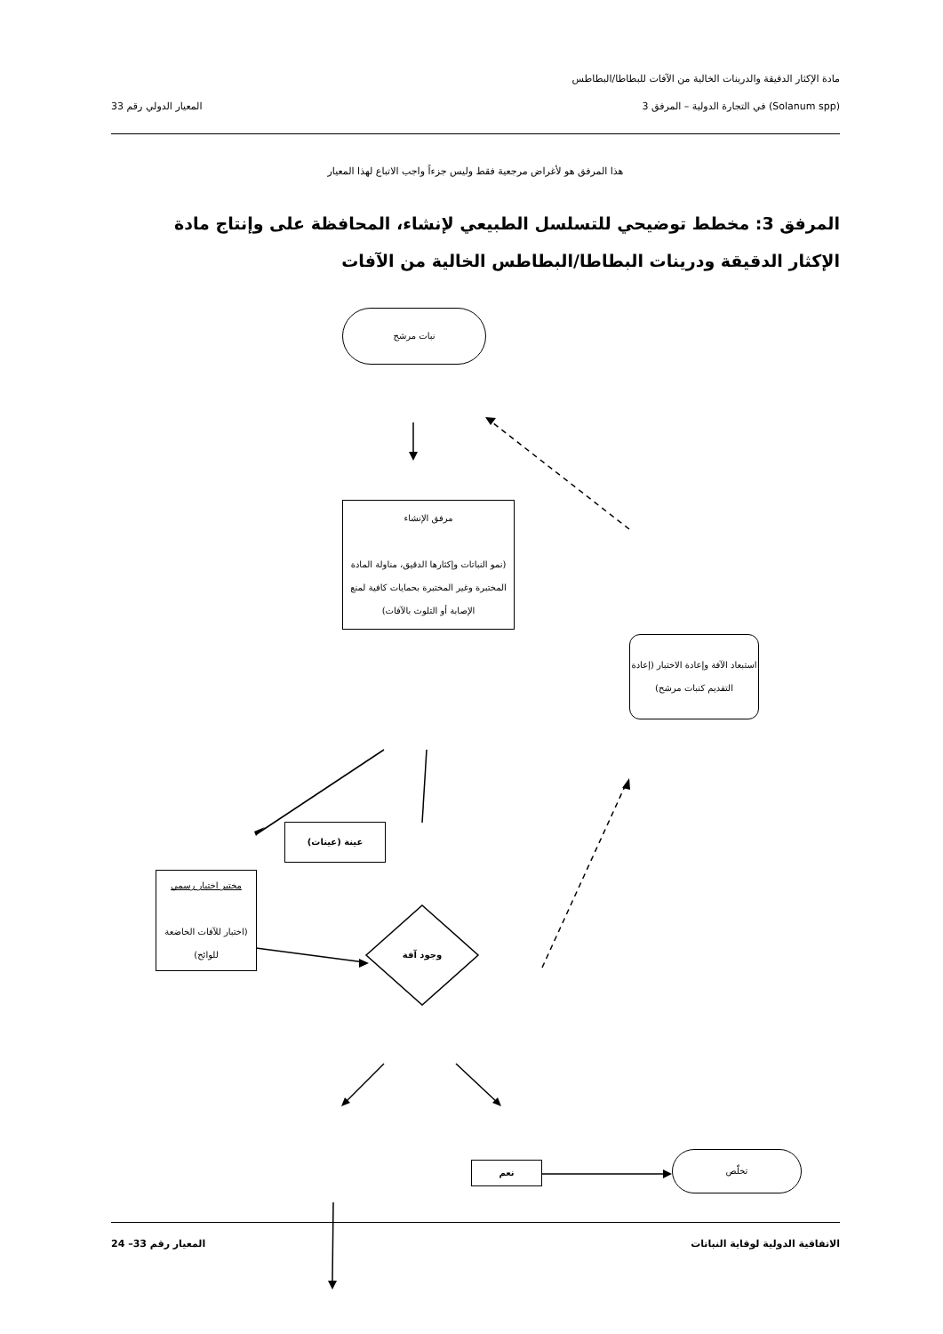مادة الإكثار الدقيقة والدرينات الخالية من الآفات للبطاطا/البطاطس
(Solanum spp) في التجارة الدولية – المرفق 3 المعيار الدولي رقم 33
هذا المرفق هو لأغراض مرجعية فقط وليس جزءاً واجب الاتباع لهذا المعيار
المرفق 3: مخطط توضيحي للتسلسل الطبيعي لإنشاء، المحافظة على وإنتاج مادة الإكثار الدقيقة ودرينات البطاطا/البطاطس الخالية من الآفات
نبات مرشح
مرفق الإنشاء
(نمو النباتات وإكثارها الدقيق، مناولة المادة المختبرة وغير المختبرة بحمايات كافية لمنع الإصابة أو التلوث بالآفات)
استبعاد الآفة وإعادة الاختبار (إعادة التقديم كنبات مرشح)
عينة (عينات)
مختبر اختبار رسمي
(اختبار للآفات الخاضعة للوائح)
وجود آفة
نعم
تخلّص
الاتفاقية الدولية لوقاية النباتات المعيار رقم 33– 24